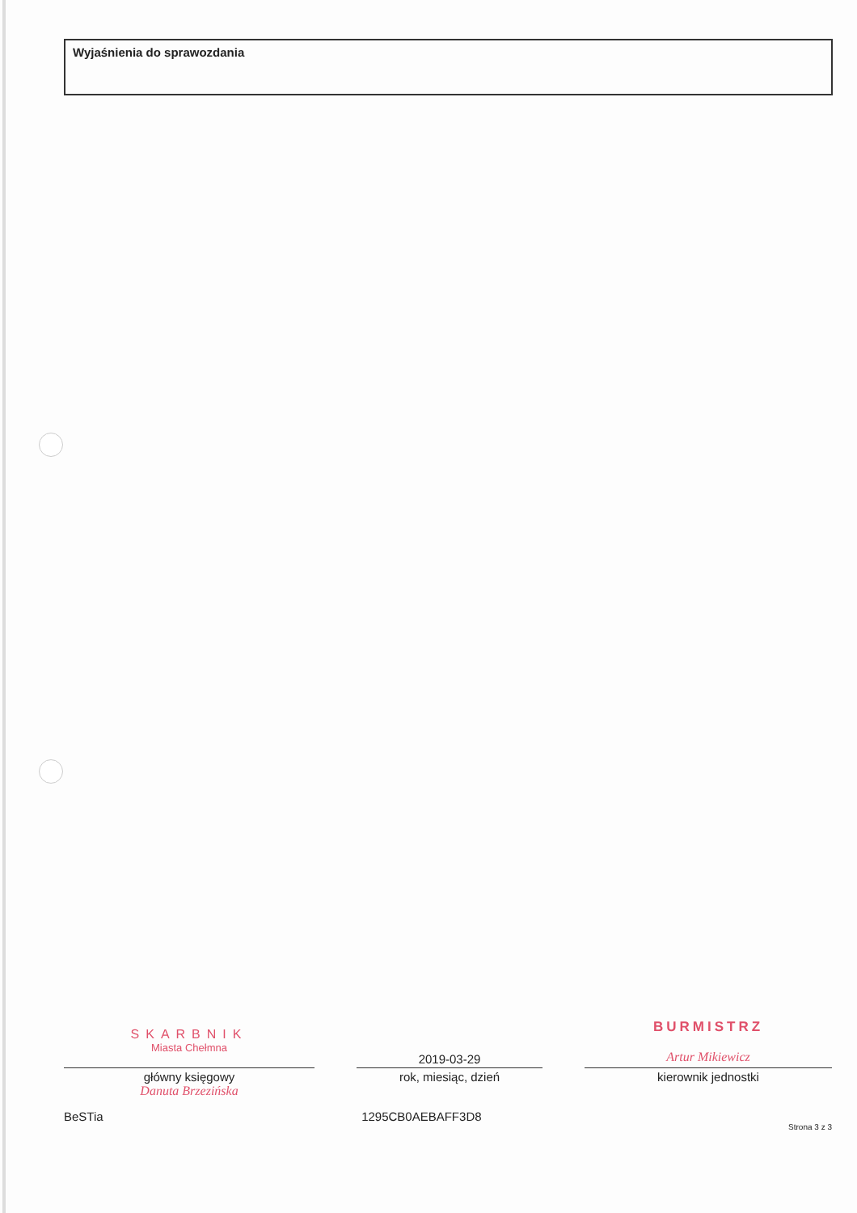Wyjaśnienia do sprawozdania
SKARBNIK
Miasta Chełmna
główny księgowy
Danuta Brzezińska
2019-03-29
rok, miesiąc, dzień
BURMISTRZ
Artur Mikiewicz
kierownik jednostki
BeSTia 1295CB0AEBAFF3D8
Strona 3 z 3